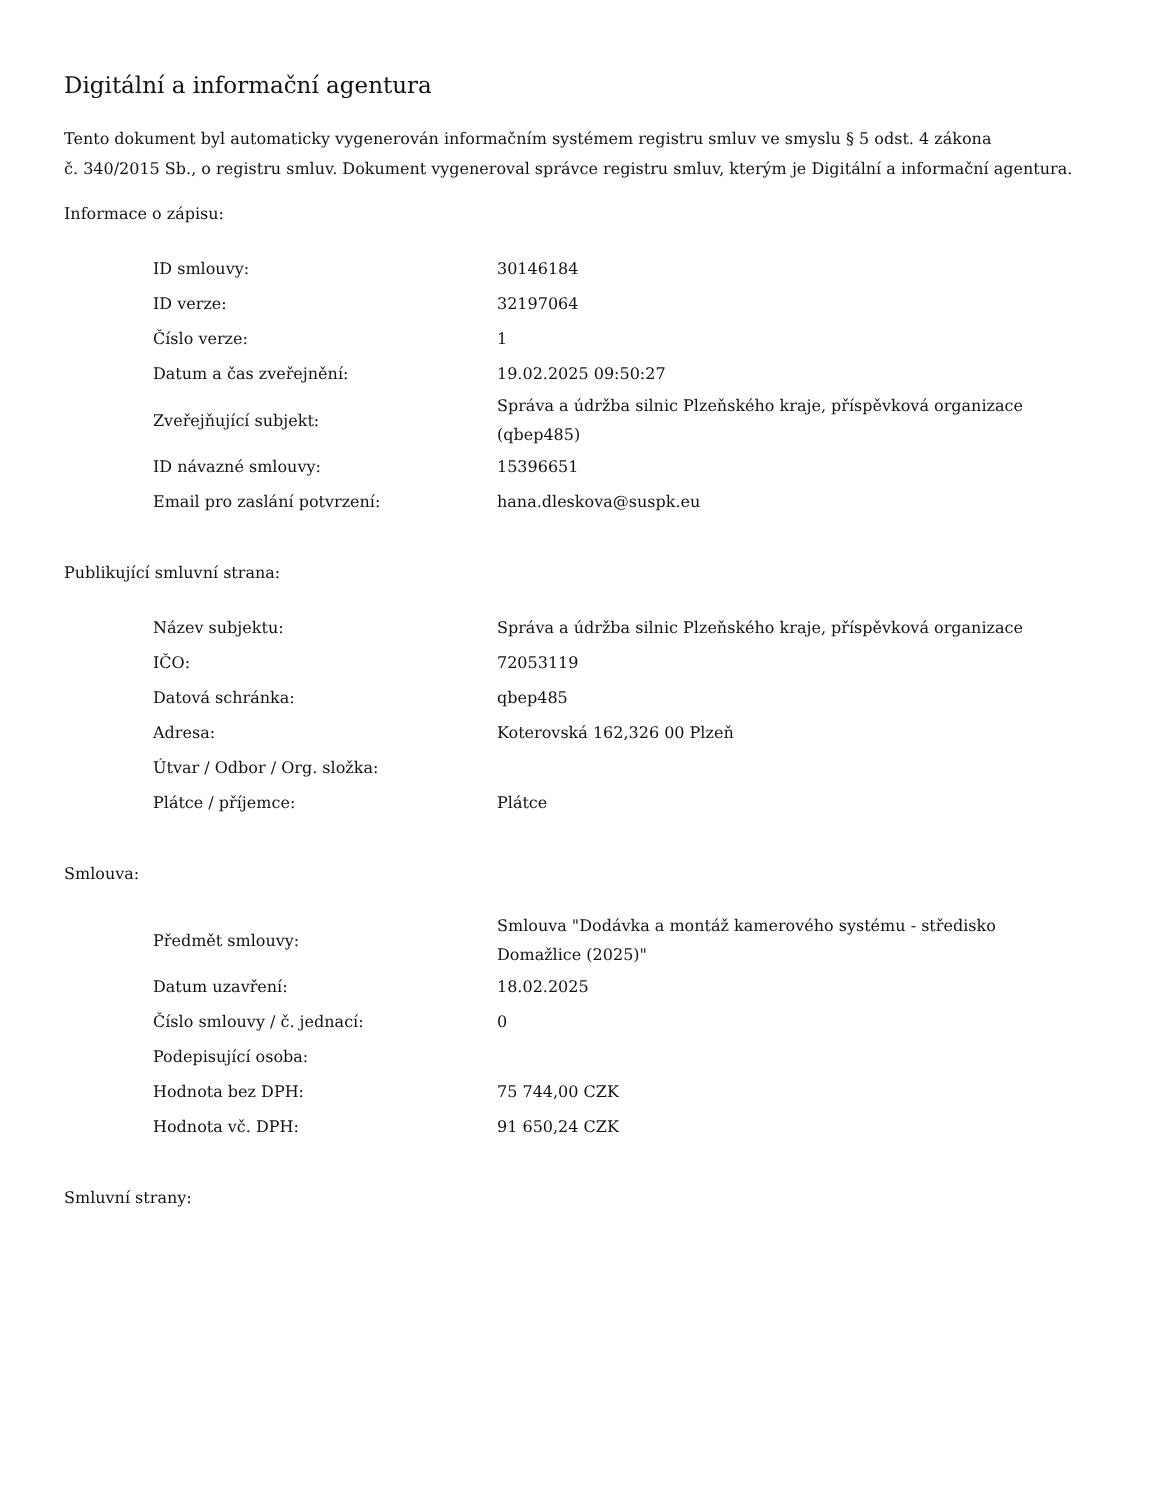Digitální a informační agentura
Tento dokument byl automaticky vygenerován informačním systémem registru smluv ve smyslu § 5 odst. 4 zákona
č. 340/2015 Sb., o registru smluv. Dokument vygeneroval správce registru smluv, kterým je Digitální a informační agentura.
Informace o zápisu:
| ID smlouvy: | 30146184 |
| ID verze: | 32197064 |
| Číslo verze: | 1 |
| Datum a čas zveřejnění: | 19.02.2025 09:50:27 |
| Zveřejňující subjekt: | Správa a údržba silnic Plzeňského kraje, příspěvková organizace (qbep485) |
| ID návazné smlouvy: | 15396651 |
| Email pro zaslání potvrzení: | hana.dleskova@suspk.eu |
Publikující smluvní strana:
| Název subjektu: | Správa a údržba silnic Plzeňského kraje, příspěvková organizace |
| IČO: | 72053119 |
| Datová schránka: | qbep485 |
| Adresa: | Koterovská 162,326 00 Plzeň |
| Útvar / Odbor / Org. složka: | |
| Plátce / příjemce: | Plátce |
Smlouva:
| Předmět smlouvy: | Smlouva "Dodávka a montáž kamerového systému - středisko Domažlice (2025)" |
| Datum uzavření: | 18.02.2025 |
| Číslo smlouvy / č. jednací: | 0 |
| Podepisující osoba: | |
| Hodnota bez DPH: | 75 744,00 CZK |
| Hodnota vč. DPH: | 91 650,24 CZK |
Smluvní strany: